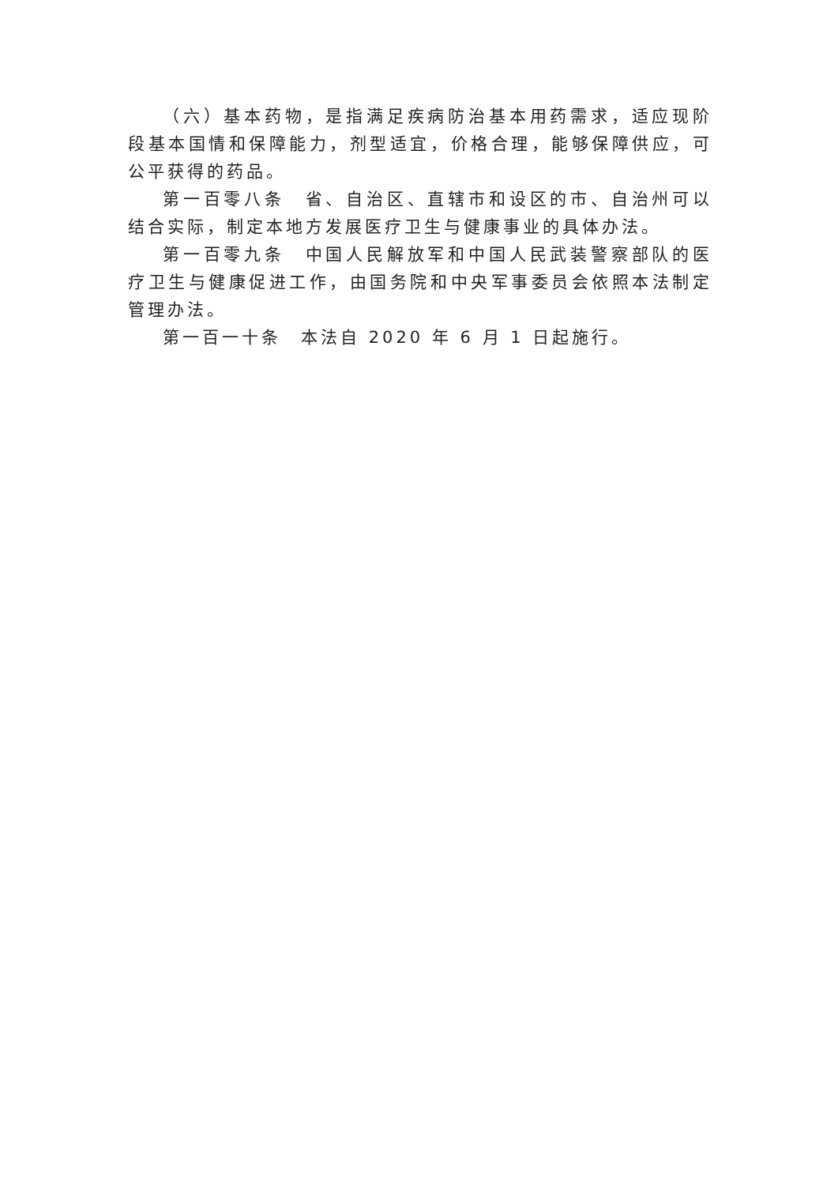（六）基本药物，是指满足疾病防治基本用药需求，适应现阶段基本国情和保障能力，剂型适宜，价格合理，能够保障供应，可公平获得的药品。
第一百零八条　省、自治区、直辖市和设区的市、自治州可以结合实际，制定本地方发展医疗卫生与健康事业的具体办法。
第一百零九条　中国人民解放军和中国人民武装警察部队的医疗卫生与健康促进工作，由国务院和中央军事委员会依照本法制定管理办法。
第一百一十条　本法自 2020 年 6 月 1 日起施行。